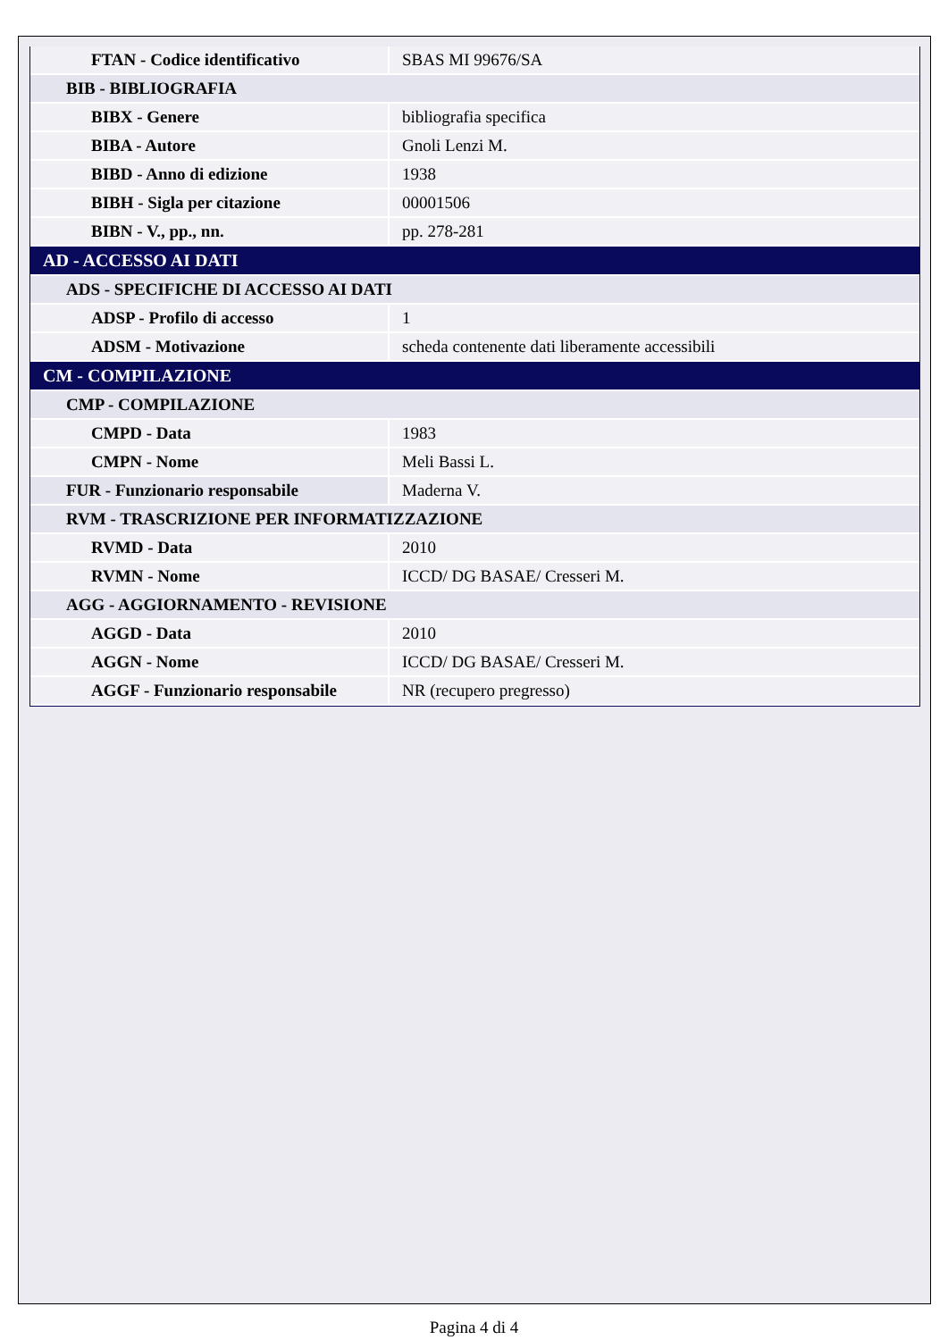| FTAN - Codice identificativo | SBAS MI 99676/SA |
| BIB - BIBLIOGRAFIA | |
| BIBX - Genere | bibliografia specifica |
| BIBA - Autore | Gnoli Lenzi M. |
| BIBD - Anno di edizione | 1938 |
| BIBH - Sigla per citazione | 00001506 |
| BIBN - V., pp., nn. | pp. 278-281 |
| AD - ACCESSO AI DATI | |
| ADS - SPECIFICHE DI ACCESSO AI DATI | |
| ADSP - Profilo di accesso | 1 |
| ADSM - Motivazione | scheda contenente dati liberamente accessibili |
| CM - COMPILAZIONE | |
| CMP - COMPILAZIONE | |
| CMPD - Data | 1983 |
| CMPN - Nome | Meli Bassi L. |
| FUR - Funzionario responsabile | Maderna V. |
| RVM - TRASCRIZIONE PER INFORMATIZZAZIONE | |
| RVMD - Data | 2010 |
| RVMN - Nome | ICCD/ DG BASAE/ Cresseri M. |
| AGG - AGGIORNAMENTO - REVISIONE | |
| AGGD - Data | 2010 |
| AGGN - Nome | ICCD/ DG BASAE/ Cresseri M. |
| AGGF - Funzionario responsabile | NR (recupero pregresso) |
Pagina 4 di 4